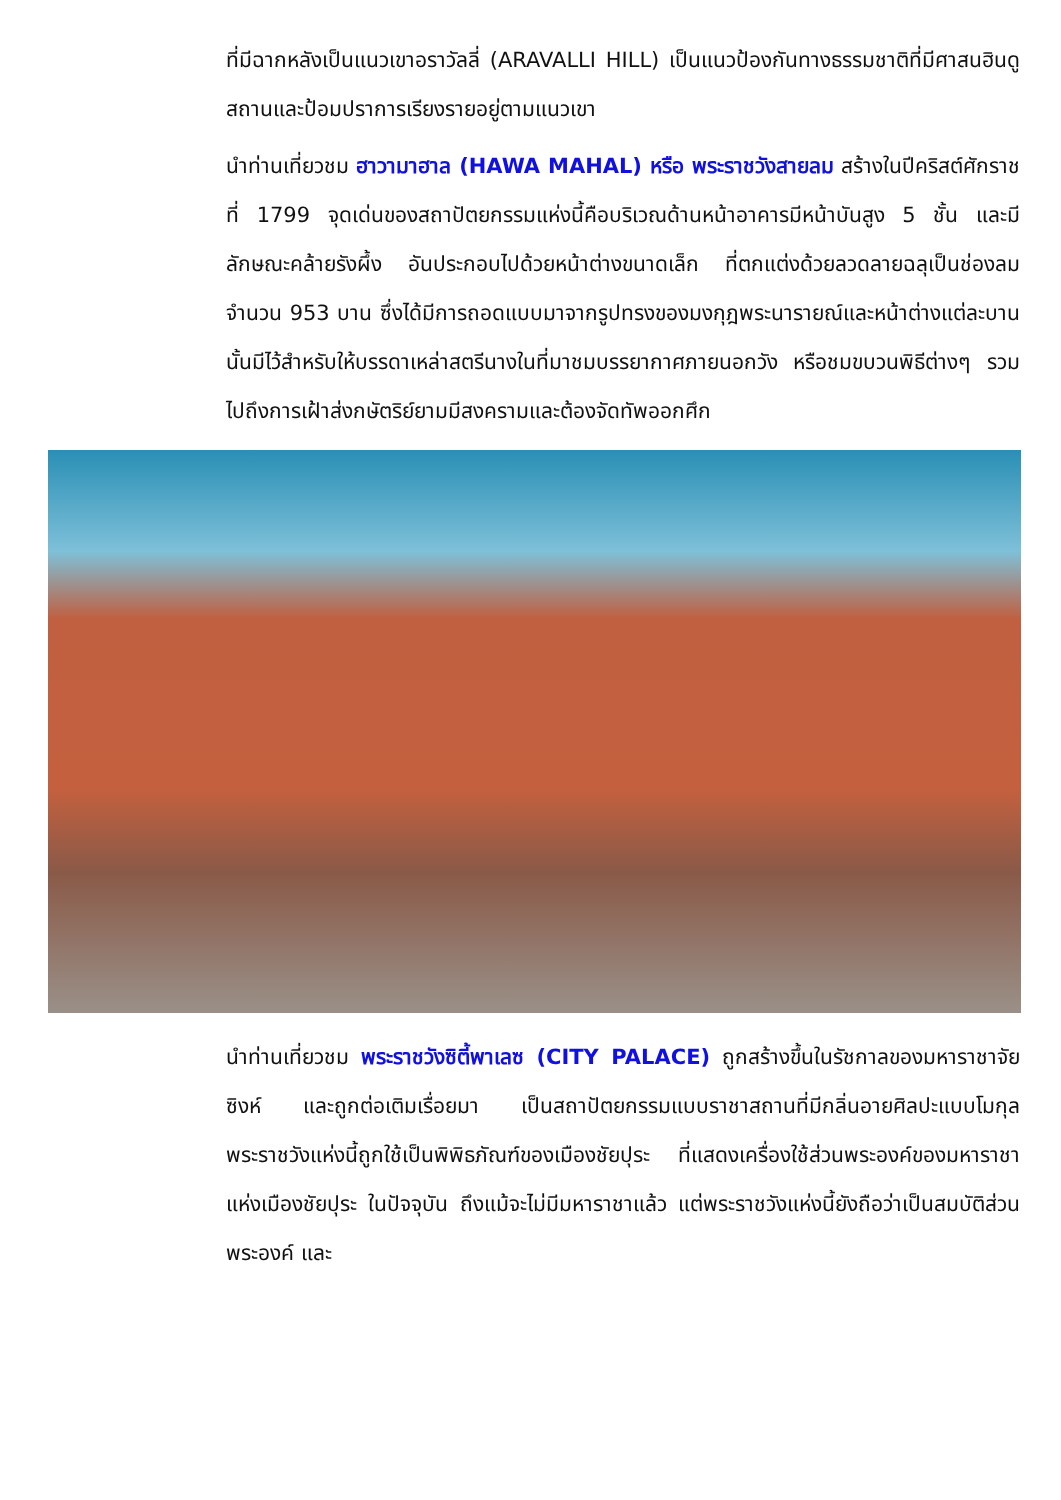ที่มีฉากหลังเป็นแนวเขาอราวัลลี่ (ARAVALLI HILL) เป็นแนวป้องกันทางธรรมชาติที่มีศาสนฮินดูสถานและป้อมปราการเรียงรายอยู่ตามแนวเขา
นำท่านเที่ยวชม ฮาวามาฮาล (HAWA MAHAL) หรือ พระราชวังสายลม สร้างในปีคริสต์ศักราชที่ 1799 จุดเด่นของสถาปัตยกรรมแห่งนี้คือบริเวณด้านหน้าอาคารมีหน้าบันสูง 5 ชั้น และมีลักษณะคล้ายรังผึ้ง อันประกอบไปด้วยหน้าต่างขนาดเล็ก ที่ตกแต่งด้วยลวดลายฉลุเป็นช่องลมจำนวน 953 บาน ซึ่งได้มีการถอดแบบมาจากรูปทรงของมงกุฎพระนารายณ์และหน้าต่างแต่ละบานนั้นมีไว้สำหรับให้บรรดาเหล่าสตรีนางในที่มาชมบรรยากาศภายนอกวัง หรือชมขบวนพิธีต่างๆ รวมไปถึงการเฝ้าส่งกษัตริย์ยามมีสงครามและต้องจัดทัพออกศึก
นำท่านเที่ยวชม พระราชวังซิตี้พาเลซ (CITY PALACE) ถูกสร้างขึ้นในรัชกาลของมหาราชาจัย ซิงห์ และถูกต่อเติมเรื่อยมา เป็นสถาปัตยกรรมแบบราชาสถานที่มีกลิ่นอายศิลปะแบบโมกุล พระราชวังแห่งนี้ถูกใช้เป็นพิพิธภัณฑ์ของเมืองชัยปุระ ที่แสดงเครื่องใช้ส่วนพระองค์ของมหาราชาแห่งเมืองชัยปุระ ในปัจจุบัน ถึงแม้จะไม่มีมหาราชาแล้ว แต่พระราชวังแห่งนี้ยังถือว่าเป็นสมบัติส่วนพระองค์ และ